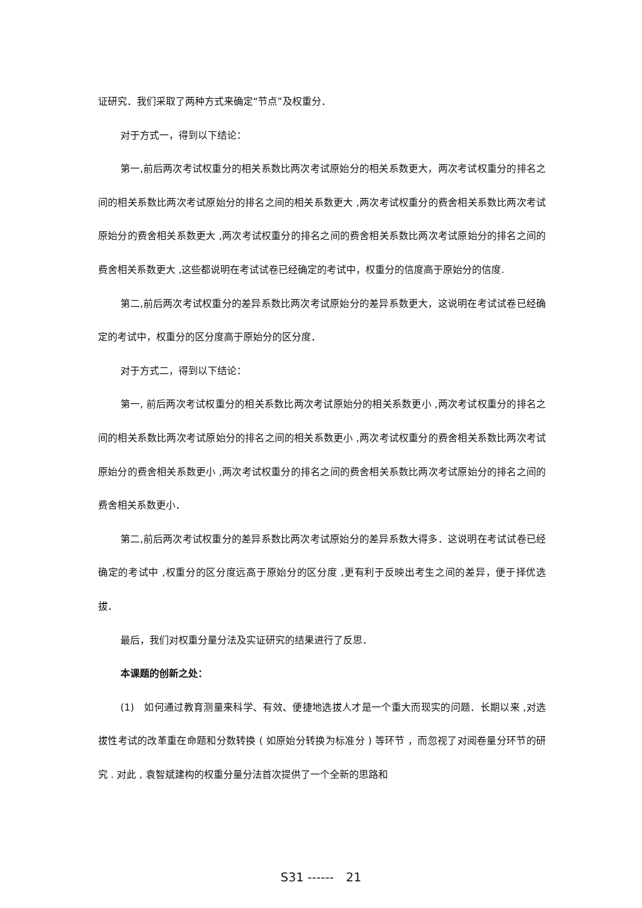证研究．我们采取了两种方式来确定“节点”及权重分．
对于方式一，得到以下结论：
第一,前后两次考试权重分的相关系数比两次考试原始分的相关系数更大，两次考试权重分的排名之间的相关系数比两次考试原始分的排名之间的相关系数更大 ,两次考试权重分的费舍相关系数比两次考试原始分的费舍相关系数更大 ,两次考试权重分的排名之间的费舍相关系数比两次考试原始分的排名之间的费舍相关系数更大 ,这些都说明在考试试卷已经确定的考试中，权重分的信度高于原始分的信度.
第二,前后两次考试权重分的差异系数比两次考试原始分的差异系数更大，这说明在考试试卷已经确定的考试中，权重分的区分度高于原始分的区分度．
对于方式二，得到以下结论：
第一, 前后两次考试权重分的相关系数比两次考试原始分的相关系数更小 ,两次考试权重分的排名之间的相关系数比两次考试原始分的排名之间的相关系数更小 ,两次考试权重分的费舍相关系数比两次考试原始分的费舍相关系数更小 ,两次考试权重分的排名之间的费舍相关系数比两次考试原始分的排名之间的费舍相关系数更小．
第二,前后两次考试权重分的差异系数比两次考试原始分的差异系数大得多．这说明在考试试卷已经确定的考试中 ,权重分的区分度远高于原始分的区分度 ,更有利于反映出考生之间的差异，便于择优选拔．
最后，我们对权重分量分法及实证研究的结果进行了反思．
本课题的创新之处：
(1)　如何通过教育测量来科学、有效、便捷地选拔人才是一个重大而现实的问题．长期以来 ,对选拔性考试的改革重在命题和分数转换 ( 如原始分转换为标准分 ) 等环节 ，而忽视了对阅卷量分环节的研究 . 对此 , 袁智斌建构的权重分量分法首次提供了一个全新的思路和
S31 ------　21